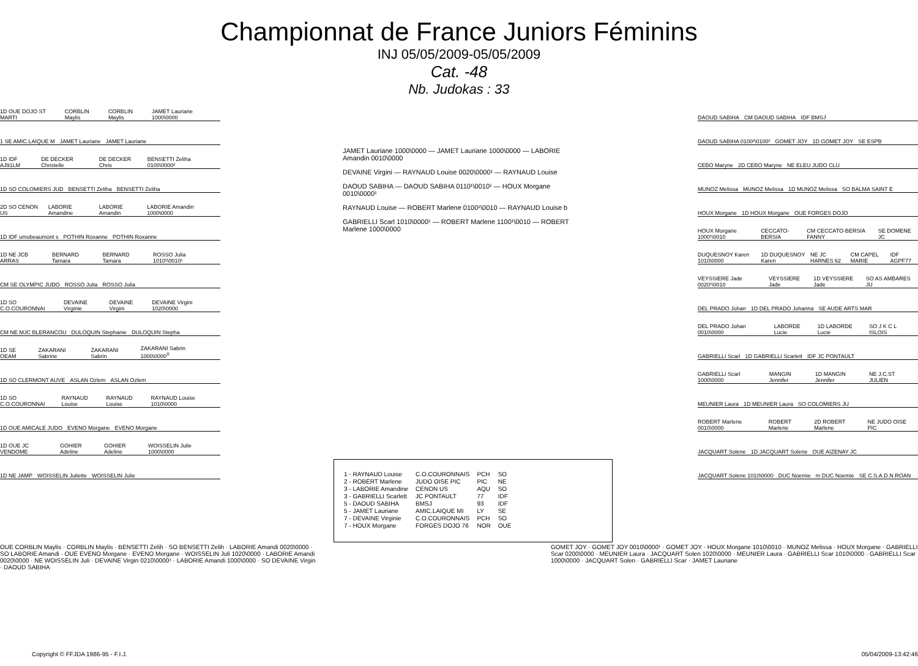Championnat de France Juniors Féminins
INJ 05/05/2009-05/05/2009
Cat. -48
Nb. Judokas : 33
1D OUE DOJO ST MARTI CORBLIN Maylis CORBLIN Maylis JAMET Lauriane 1000\0000
1 SE AMIC.LAIQUE M JAMET Lauriane JAMET Lauriane
1D IDF AJ91LM DE DECKER Christelle DE DECKER Chris BENSETTI Zeliha 0100\0000²
1D SO COLOMIERS JUD BENSETTI Zeliha BENSETTI Zeliha
2D SO CENON US LABORIE Amandine LABORIE Amandin LABORIE Amandin 1000\0000
1D IDF umobeaumont s POTHIN Roxanne POTHIN Roxanne
1D NE JCB ARRAS BERNARD Tamara BERNARD Tamara ROSSO Julia 1010¹\0010¹
CM SE OLYMPIC JUDO ROSSO Julia ROSSO Julia
1D SO C.O.COURONNAI DEVAINE Virginie DEVAINE Virgini DEVAINE Virgini 1020\0000
CM NE MJC BLERANCOU DULOQUIN Stephanie DULOQUIN Stepha
1D SE OEAM ZAKARANI Sabrine ZAKARANI Sabrin ZAKARANI Sabrin 1000\0000<sup>X</sup>
1D SO CLERMONT AUVE ASLAN Ozlem ASLAN Ozlem
1D SO C.O.COURONNAI RAYNAUD Louise RAYNAUD Louise RAYNAUD Louise 1010\0000
1D OUE AMICALE JUDO EVENO Morgane EVENO Morgane
1D OUE JC VENDOME GOHIER Adeline GOHIER Adeline WOISSELIN Julie 1000\0000
1D NE JAMP WOISSELIN Juliette WOISSELIN Julie
JAMET Lauriane 1000\0000 — JAMET Lauriane 1000\0000 — LABORIE Amandin 0010\0000
DEVAINE Virgini — RAYNAUD Louise 0020\0000¹ — RAYNAUD Louise
DAOUD SABIHA — DAOUD SABIHA 0110¹\0010¹ — HOUX Morgane 0010\0000¹
RAYNAUD Louise — ROBERT Marlene 0100¹\0010 — RAYNAUD Louise b
GABRIELLI Scarl 1010\0000¹ — ROBERT Marlene 1100¹\0010 — ROBERT Marlene 1000\0000
DAOUD SABIHA CM DAOUD SABIHA IDF BMSJ
DAOUD SABIHA 0100²\0100² GOMET JOY 1D GOMET JOY SE ESPB
CEBO Maryne 2D CEBO Maryne NE ELEU JUDO CLU
MUNOZ Melissa MUNOZ Melissa 1D MUNOZ Melissa SO BALMA SAINT E
HOUX Morgane 1D HOUX Morgane OUE FORGES DOJO
HOUX Morgane 1000¹\0010 CECCATO-BERSIA CM CECCATO-BERSIA FANNY SE DOMENE JC
DUQUESNOY Karen 1010\0000 1D DUQUESNOY Karen NE JC HARNES 62 CM CAPEL MARIE IDF AGPF77
VEYSSIERE Jade 0020¹\0010 VEYSSIERE Jade 1D VEYSSIERE Jade SO AS AMBARES JU
DEL PRADO Johan 1D DEL PRADO Johanna SE AUDE ARTS MAR
DEL PRADO Johan 0010\0000 LABORDE Lucie 1D LABORDE Lucie SO J K C L ISLOIS
GABRIELLI Scarl 1D GABRIELLI Scarlett IDF JC PONTAULT
GABRIELLI Scarl 1000\0000 MANGIN Jennifer 1D MANGIN Jennifer NE J.C.ST JULIEN
MEUNIER Laura 1D MEUNIER Laura SO COLOMIERS JU
ROBERT Marlene 0010\0000 ROBERT Marlene 2D ROBERT Marlene NE JUDO OISE PIC
JACQUART Solene 1D JACQUART Solene OUE AIZENAY JC
JACQUART Solene 1010\0000 DUC Noemie m DUC Noemie SE C.S.A.D.N.ROAN
| 1 - RAYNAUD Louise | C.O.COURONNAIS | PCH | SO |
| 2 - ROBERT Marlene | JUDO OISE PIC | PIC | NE |
| 3 - LABORIE Amandine | CENON US | AQU | SO |
| 3 - GABRIELLI Scarlett | JC PONTAULT | 77 | IDF |
| 5 - DAOUD SABIHA | BMSJ | 93 | IDF |
| 5 - JAMET Lauriane | AMIC.LAIQUE MI | LY | SE |
| 7 - DEVAINE Virginie | C.O.COURONNAIS | PCH | SO |
| 7 - HOUX Morgane | FORGES DOJO 76 | NOR | OUE |
OUE CORBLIN Maylis · CORBLIN Maylis · BENSETTI Zelih · SO BENSETTI Zelih · LABORIE Amandi 0020\0000 · SO LABORIE Amandi · OUE EVENO Morgane · EVENO Morgane · WOISSELIN Juli 1020\0000 · LABORIE Amandi 0020\0000 · NE WOISSELIN Juli · DEVAINE Virgin 0210\0000¹ · LABORIE Amandi 1000\0000 · SO DEVAINE Virgin · DAOUD SABIHA
GOMET JOY · GOMET JOY 0010\0000¹ · GOMET JOY · HOUX Morgane 1010\0010 · MUNOZ Melissa · HOUX Morgane · GABRIELLI Scar 0200\0000 · MEUNIER Laura · JACQUART Solen 1020\0000 · MEUNIER Laura · GABRIELLI Scar 1010\0000 · GABRIELLI Scar 1000\0000 · JACQUART Solen · GABRIELLI Scar · JAMET Lauriane
Copyright © FFJDA 1986-95 - F.I.J. 05/04/2009-13:42:46